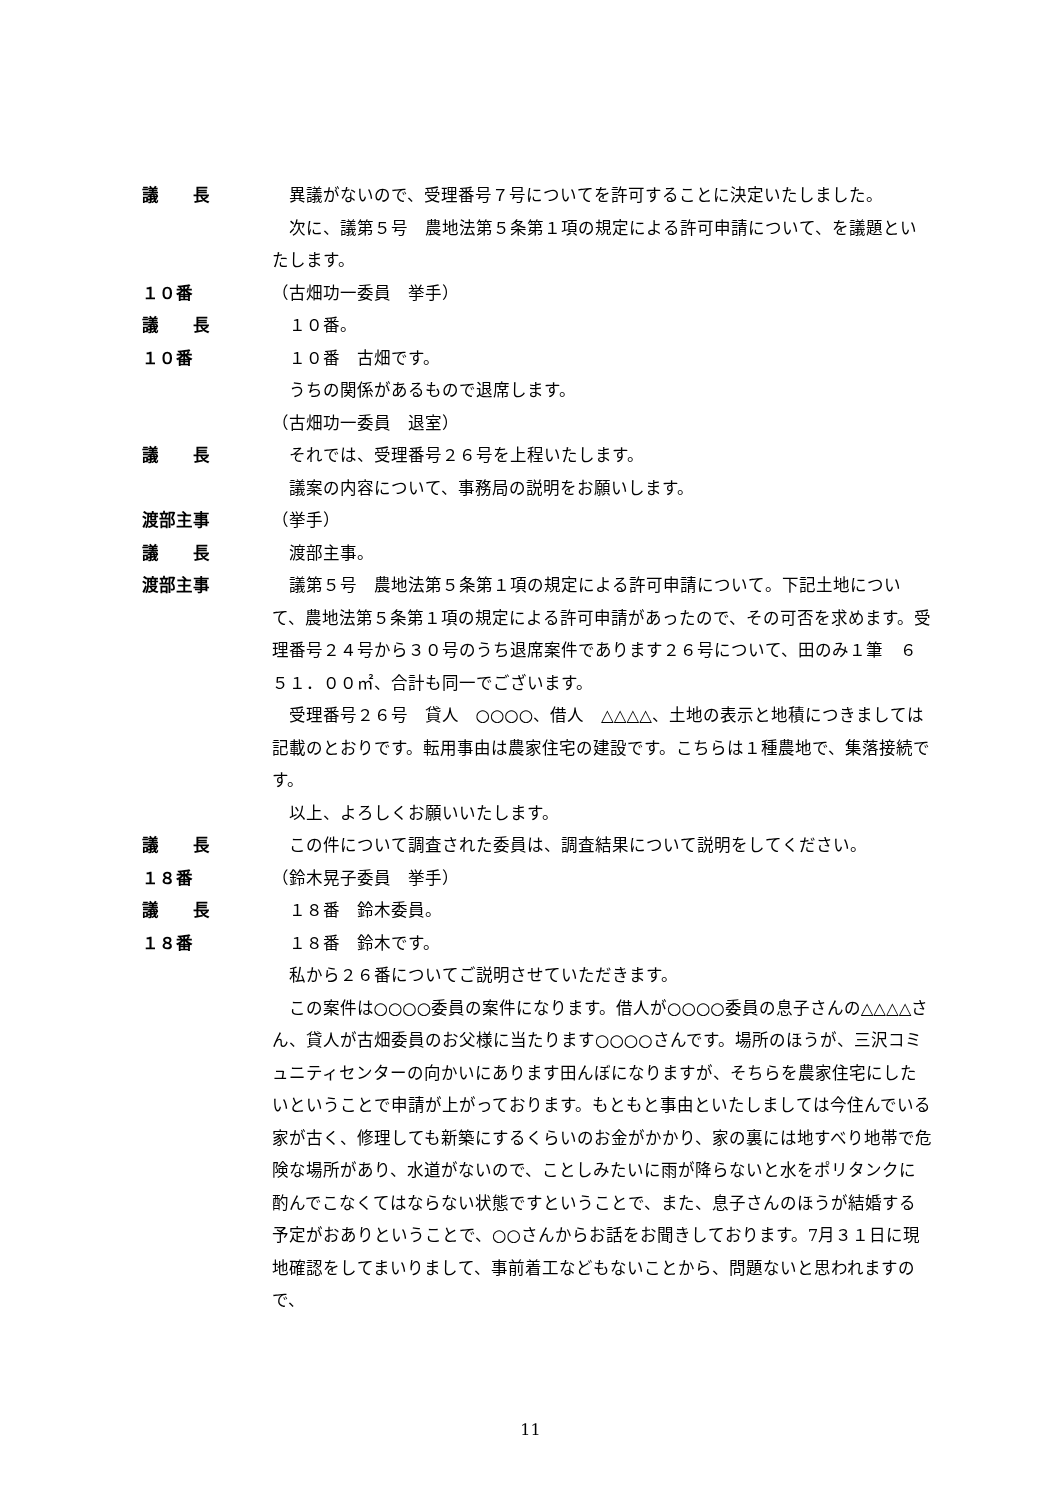議　　長 異議がないので、受理番号７号についてを許可することに決定いたしました。
次に、議第５号　農地法第５条第１項の規定による許可申請について、を議題といたします。
１０番 （古畑功一委員　挙手）
議　　長 １０番。
１０番 １０番　古畑です。
うちの関係があるもので退席します。
（古畑功一委員　退室）
議　　長 それでは、受理番号２６号を上程いたします。
議案の内容について、事務局の説明をお願いします。
渡部主事 （挙手）
議　　長 渡部主事。
渡部主事 議第５号　農地法第５条第１項の規定による許可申請について。下記土地について、農地法第５条第１項の規定による許可申請があったので、その可否を求めます。受理番号２４号から３０号のうち退席案件であります２６号について、田のみ１筆　６５１．００㎡、合計も同一でございます。
受理番号２６号　貸人　○○○○、借人　△△△△、土地の表示と地積につきましては記載のとおりです。転用事由は農家住宅の建設です。こちらは１種農地で、集落接続です。
以上、よろしくお願いいたします。
議　　長 この件について調査された委員は、調査結果について説明をしてください。
１８番 （鈴木晃子委員　挙手）
議　　長 １８番　鈴木委員。
１８番 １８番　鈴木です。
私から２６番についてご説明させていただきます。
この案件は○○○○委員の案件になります。借人が○○○○委員の息子さんの△△△△さん、貸人が古畑委員のお父様に当たります○○○○さんです。場所のほうが、三沢コミュニティセンターの向かいにあります田んぼになりますが、そちらを農家住宅にしたいということで申請が上がっております。もともと事由といたしましては今住んでいる家が古く、修理しても新築にするくらいのお金がかかり、家の裏には地すべり地帯で危険な場所があり、水道がないので、ことしみたいに雨が降らないと水をポリタンクに酌んでこなくてはならない状態ですということで、また、息子さんのほうが結婚する予定がおありということで、○○さんからお話をお聞きしております。7月３１日に現地確認をしてまいりまして、事前着工などもないことから、問題ないと思われますので、
11